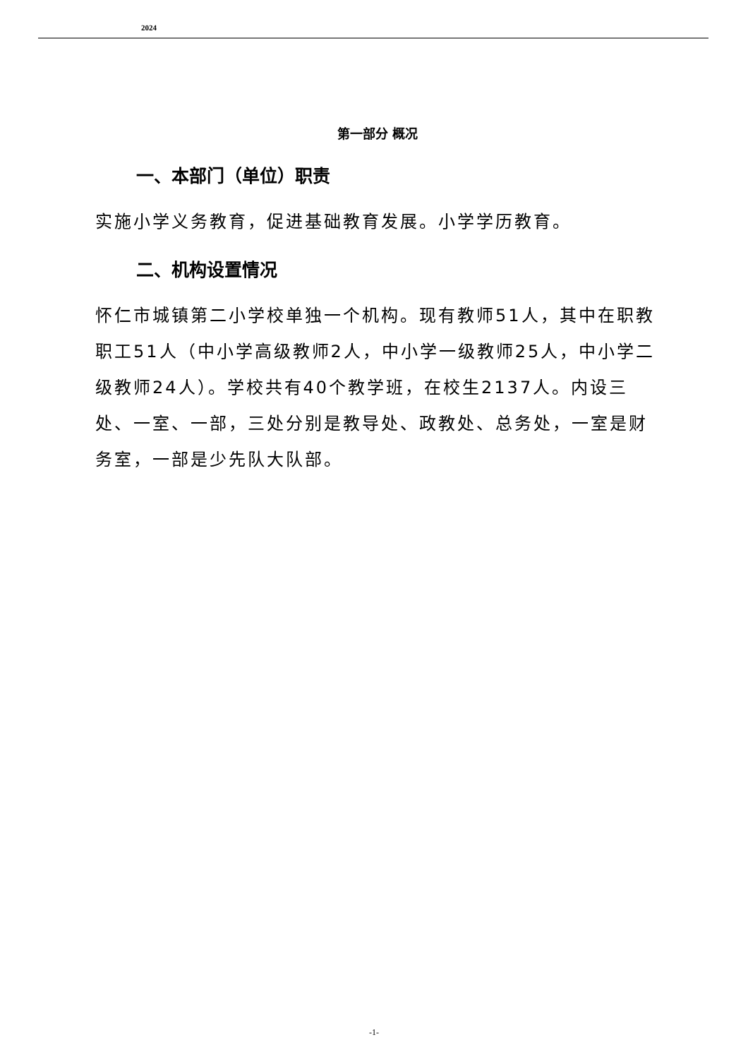2024
第一部分 概况
一、本部门（单位）职责
实施小学义务教育，促进基础教育发展。小学学历教育。
二、机构设置情况
怀仁市城镇第二小学校单独一个机构。现有教师51人，其中在职教职工51人（中小学高级教师2人，中小学一级教师25人，中小学二级教师24人）。学校共有40个教学班，在校生2137人。内设三处、一室、一部，三处分别是教导处、政教处、总务处，一室是财务室，一部是少先队大队部。
-1-